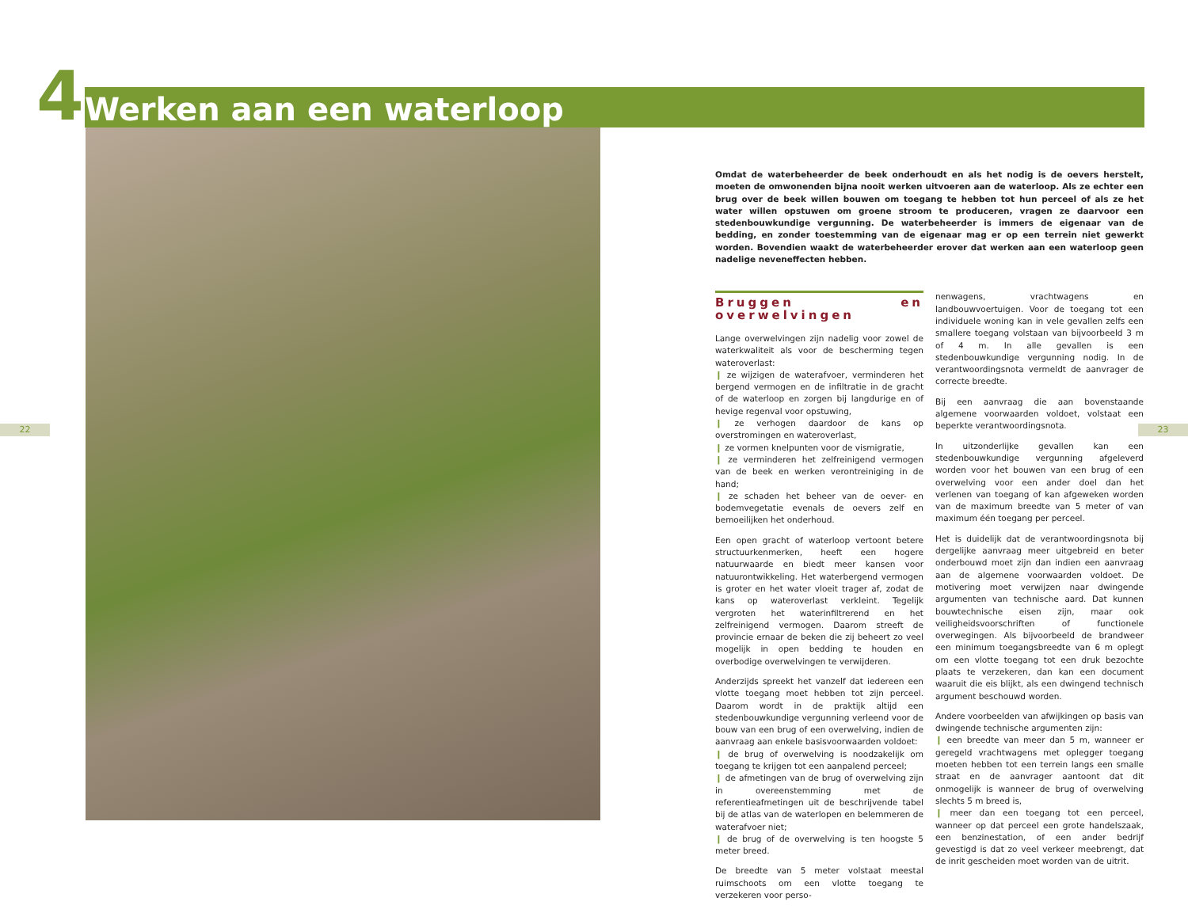4 Werken aan een waterloop
22 23
Omdat de waterbeheerder de beek onderhoudt en als het nodig is de oevers herstelt, moeten de omwonenden bijna nooit werken uitvoeren aan de waterloop. Als ze echter een brug over de beek willen bouwen om toegang te hebben tot hun perceel of als ze het water willen opstuwen om groene stroom te produceren, vragen ze daarvoor een stedenbouwkundige vergunning. De waterbeheerder is immers de eigenaar van de bedding, en zonder toestemming van de eigenaar mag er op een terrein niet gewerkt worden. Bovendien waakt de waterbeheerder erover dat werken aan een waterloop geen nadelige neveneffecten hebben.
Bruggen en overwelvingen
Lange overwelvingen zijn nadelig voor zowel de waterkwaliteit als voor de bescherming tegen wateroverlast:
❙ ze wijzigen de waterafvoer, verminderen het bergend vermogen en de infiltratie in de gracht of de waterloop en zorgen bij langdurige en of hevige regenval voor opstuwing,
❙ ze verhogen daardoor de kans op overstromingen en wateroverlast,
❙ ze vormen knelpunten voor de vismigratie,
❙ ze verminderen het zelfreinigend vermogen van de beek en werken verontreiniging in de hand;
❙ ze schaden het beheer van de oever- en bodemvegetatie evenals de oevers zelf en bemoeilijken het onderhoud.
Een open gracht of waterloop vertoont betere structuurkenmerken, heeft een hogere natuurwaarde en biedt meer kansen voor natuurontwikkeling. Het waterbergend vermogen is groter en het water vloeit trager af, zodat de kans op wateroverlast verkleint. Tegelijk vergroten het waterinfiltrerend en het zelfreinigend vermogen. Daarom streeft de provincie ernaar de beken die zij beheert zo veel mogelijk in open bedding te houden en overbodige overwelvingen te verwijderen.
Anderzijds spreekt het vanzelf dat iedereen een vlotte toegang moet hebben tot zijn perceel. Daarom wordt in de praktijk altijd een stedenbouwkundige vergunning verleend voor de bouw van een brug of een overwelving, indien de aanvraag aan enkele basisvoorwaarden voldoet:
❙ de brug of overwelving is noodzakelijk om toegang te krijgen tot een aanpalend perceel;
❙ de afmetingen van de brug of overwelving zijn in overeenstemming met de referentieafmetingen uit de beschrijvende tabel bij de atlas van de waterlopen en belemmeren de waterafvoer niet;
❙ de brug of de overwelving is ten hoogste 5 meter breed.
De breedte van 5 meter volstaat meestal ruimschoots om een vlotte toegang te verzekeren voor perso-
nenwagens, vrachtwagens en landbouwvoertuigen. Voor de toegang tot een individuele woning kan in vele gevallen zelfs een smallere toegang volstaan van bijvoorbeeld 3 m of 4 m. In alle gevallen is een stedenbouwkundige vergunning nodig. In de verantwoordingsnota vermeldt de aanvrager de correcte breedte.
Bij een aanvraag die aan bovenstaande algemene voorwaarden voldoet, volstaat een beperkte verantwoordingsnota.
In uitzonderlijke gevallen kan een stedenbouwkundige vergunning afgeleverd worden voor het bouwen van een brug of een overwelving voor een ander doel dan het verlenen van toegang of kan afgeweken worden van de maximum breedte van 5 meter of van maximum één toegang per perceel.
Het is duidelijk dat de verantwoordingsnota bij dergelijke aanvraag meer uitgebreid en beter onderbouwd moet zijn dan indien een aanvraag aan de algemene voorwaarden voldoet. De motivering moet verwijzen naar dwingende argumenten van technische aard. Dat kunnen bouwtechnische eisen zijn, maar ook veiligheidsvoorschriften of functionele overwegingen. Als bijvoorbeeld de brandweer een minimum toegangsbreedte van 6 m oplegt om een vlotte toegang tot een druk bezochte plaats te verzekeren, dan kan een document waaruit die eis blijkt, als een dwingend technisch argument beschouwd worden.
Andere voorbeelden van afwijkingen op basis van dwingende technische argumenten zijn:
❙ een breedte van meer dan 5 m, wanneer er geregeld vrachtwagens met oplegger toegang moeten hebben tot een terrein langs een smalle straat en de aanvrager aantoont dat dit onmogelijk is wanneer de brug of overwelving slechts 5 m breed is,
❙ meer dan een toegang tot een perceel, wanneer op dat perceel een grote handelszaak, een benzinestation, of een ander bedrijf gevestigd is dat zo veel verkeer meebrengt, dat de inrit gescheiden moet worden van de uitrit.